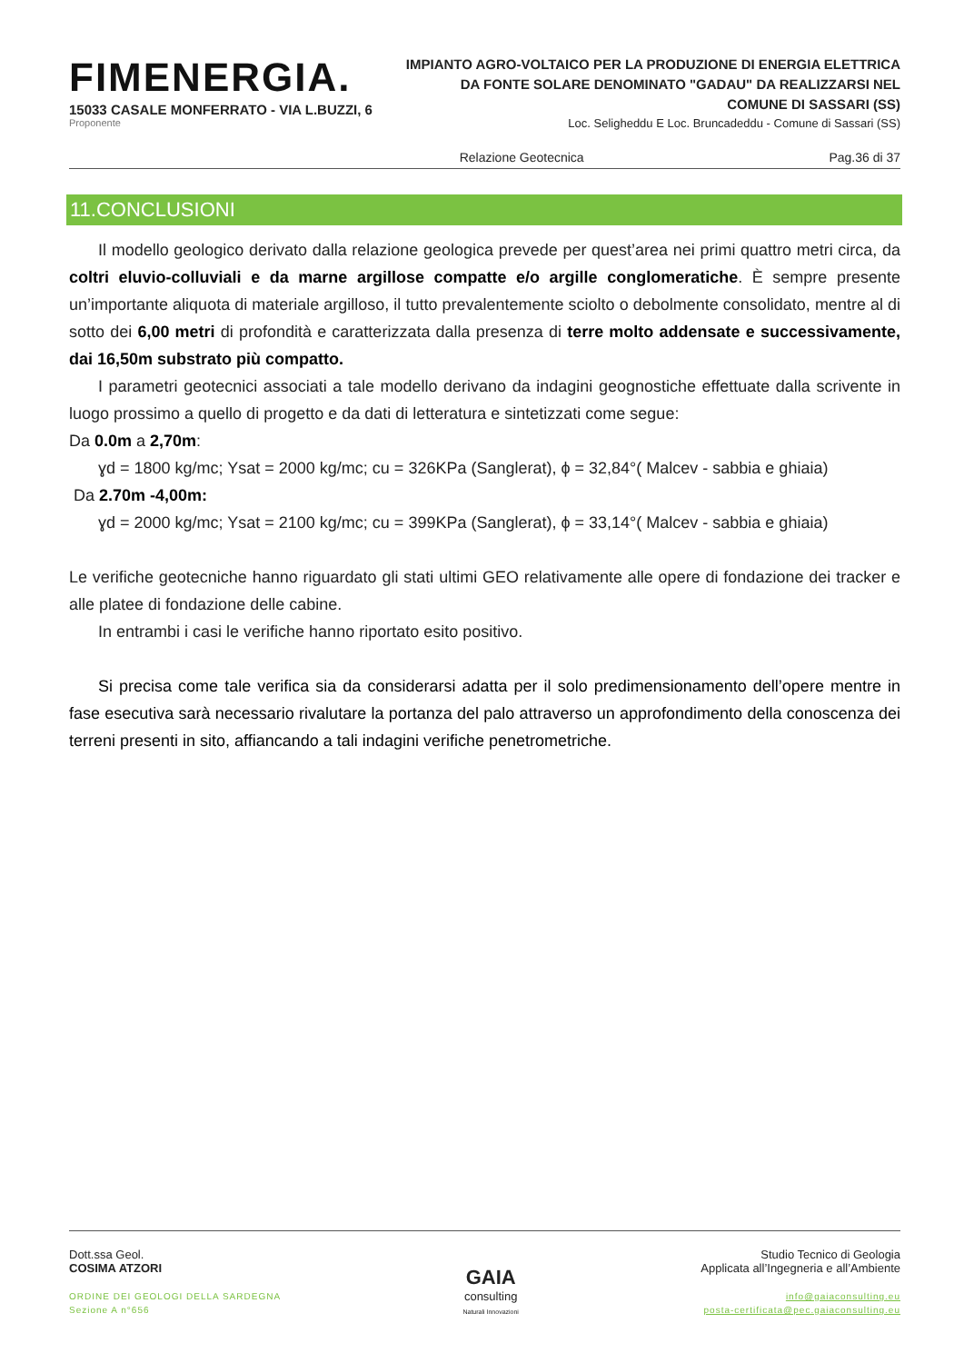FIMENERGIA.
15033 CASALE MONFERRATO - VIA L.BUZZI, 6
Proponente
IMPIANTO AGRO-VOLTAICO PER LA PRODUZIONE DI ENERGIA ELETTRICA
DA FONTE SOLARE DENOMINATO "GADAU" DA REALIZZARSI NEL
COMUNE DI SASSARI (SS)
Loc. Seligheddu E Loc. Bruncadeddu - Comune di Sassari (SS)
Relazione Geotecnica Pag.36 di 37
11.CONCLUSIONI
Il modello geologico derivato dalla relazione geologica prevede per quest’area nei primi quattro metri circa, da coltri eluvio-colluviali e da marne argillose compatte e/o argille conglomeratiche. È sempre presente un’importante aliquota di materiale argilloso, il tutto prevalentemente sciolto o debolmente consolidato, mentre al di sotto dei 6,00 metri di profondità e caratterizzata dalla presenza di terre molto addensate e successivamente, dai 16,50m substrato più compatto.
I parametri geotecnici associati a tale modello derivano da indagini geognostiche effettuate dalla scrivente in luogo prossimo a quello di progetto e da dati di letteratura e sintetizzati come segue:
Da 0.0m a 2,70m:
ɣd = 1800 kg/mc; Ysat = 2000 kg/mc; cu = 326KPa (Sanglerat), ϕ = 32,84°( Malcev - sabbia e ghiaia)
Da 2.70m -4,00m:
ɣd = 2000 kg/mc; Ysat = 2100 kg/mc; cu = 399KPa (Sanglerat), ϕ = 33,14°( Malcev - sabbia e ghiaia)
Le verifiche geotecniche hanno riguardato gli stati ultimi GEO relativamente alle opere di fondazione dei tracker e alle platee di fondazione delle cabine.
In entrambi i casi le verifiche hanno riportato esito positivo.
Si precisa come tale verifica sia da considerarsi adatta per il solo predimensionamento dell’opere mentre in fase esecutiva sarà necessario rivalutare la portanza del palo attraverso un approfondimento della conoscenza dei terreni presenti in sito, affiancando a tali indagini verifiche penetrometriche.
Dott.ssa Geol.
COSIMA ATZORI
ORDINE DEI GEOLOGI DELLA SARDEGNA
Sezione A n°656
GAIA
consulting
Naturali Innovazioni
Studio Tecnico di Geologia
Applicata all’Ingegneria e all’Ambiente
info@gaiaconsulting.eu
posta-certificata@pec.gaiaconsulting.eu